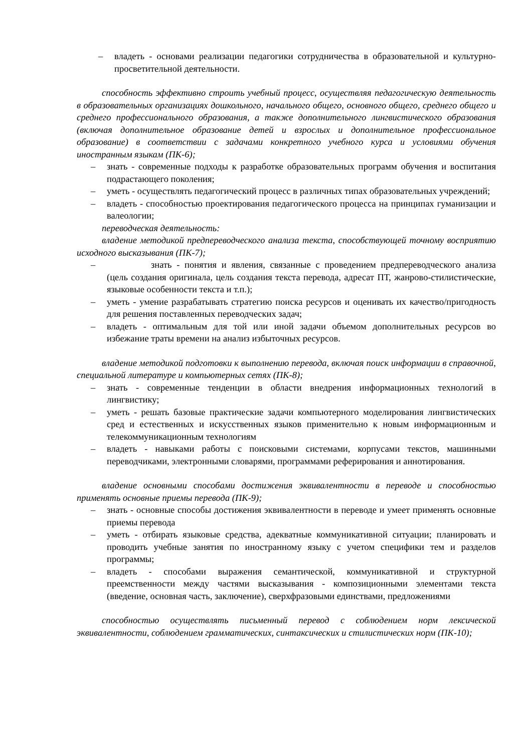– владеть - основами реализации педагогики сотрудничества в образовательной и культурно-просветительной деятельности.
способность эффективно строить учебный процесс, осуществляя педагогическую деятельность в образовательных организациях дошкольного, начального общего, основного общего, среднего общего и среднего профессионального образования, а также дополнительного лингвистического образования (включая дополнительное образование детей и взрослых и дополнительное профессиональное образование) в соответствии с задачами конкретного учебного курса и условиями обучения иностранным языкам (ПК-6);
– знать - современные подходы к разработке образовательных программ обучения и воспитания подрастающего поколения;
– уметь - осуществлять педагогический процесс в различных типах образовательных учреждений;
– владеть - способностью проектирования педагогического процесса на принципах гуманизации и валеологии;
переводческая деятельность:
владение методикой предпереводческого анализа текста, способствующей точному восприятию исходного высказывания (ПК-7);
– знать - понятия и явления, связанные с проведением предпереводческого анализа (цель создания оригинала, цель создания текста перевода, адресат ПТ, жанрово-стилистические, языковые особенности текста и т.п.);
– уметь - умение разрабатывать стратегию поиска ресурсов и оценивать их качество/пригодность для решения поставленных переводческих задач;
– владеть - оптимальным для той или иной задачи объемом дополнительных ресурсов во избежание траты времени на анализ избыточных ресурсов.
владение методикой подготовки к выполнению перевода, включая поиск информации в справочной, специальной литературе и компьютерных сетях (ПК-8);
– знать - современные тенденции в области внедрения информационных технологий в лингвистику;
– уметь - решать базовые практические задачи компьютерного моделирования лингвистических сред и естественных и искусственных языков применительно к новым информационным и телекоммуникационным технологиям
– владеть - навыками работы с поисковыми системами, корпусами текстов, машинными переводчиками, электронными словарями, программами реферирования и аннотирования.
владение основными способами достижения эквивалентности в переводе и способностью применять основные приемы перевода (ПК-9);
– знать - основные способы достижения эквивалентности в переводе и умеет применять основные приемы перевода
– уметь - отбирать языковые средства, адекватные коммуникативной ситуации; планировать и проводить учебные занятия по иностранному языку с учетом специфики тем и разделов программы;
– владеть - способами выражения семантической, коммуникативной и структурной преемственности между частями высказывания - композиционными элементами текста (введение, основная часть, заключение), сверхфразовыми единствами, предложениями
способностью осуществлять письменный перевод с соблюдением норм лексической эквивалентности, соблюдением грамматических, синтаксических и стилистических норм (ПК-10);